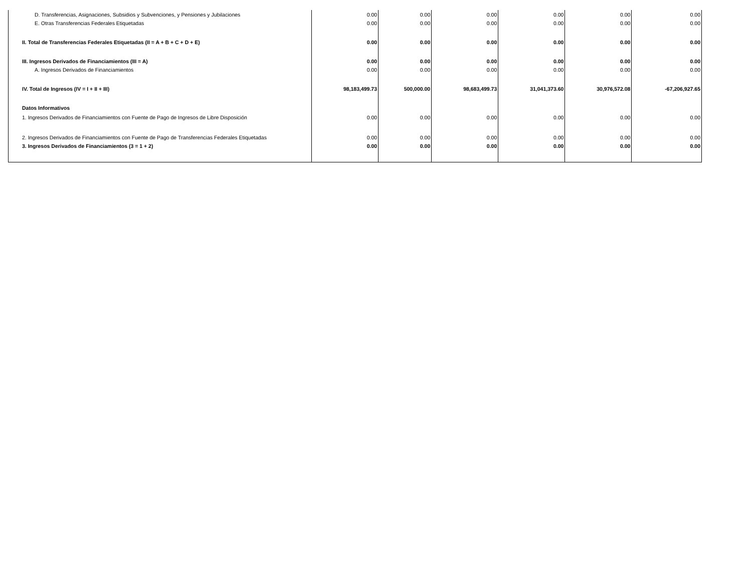| D. Transferencias, Asignaciones, Subsidios y Subvenciones, y Pensiones y Jubilaciones | 0.00 | 0.00 | 0.00 | 0.00 | 0.00 | 0.00 |
| E. Otras Transferencias Federales Etiquetadas | 0.00 | 0.00 | 0.00 | 0.00 | 0.00 | 0.00 |
| II. Total de Transferencias Federales Etiquetadas (II = A + B + C + D + E) | 0.00 | 0.00 | 0.00 | 0.00 | 0.00 | 0.00 |
| III. Ingresos Derivados de Financiamientos (III = A) | 0.00 | 0.00 | 0.00 | 0.00 | 0.00 | 0.00 |
| A. Ingresos Derivados de Financiamientos | 0.00 | 0.00 | 0.00 | 0.00 | 0.00 | 0.00 |
| IV. Total de Ingresos (IV = I + II + III) | 98,183,499.73 | 500,000.00 | 98,683,499.73 | 31,041,373.60 | 30,976,572.08 | -67,206,927.65 |
| Datos Informativos | | | | | | |
| 1. Ingresos Derivados de Financiamientos con Fuente de Pago de Ingresos de Libre Disposición | 0.00 | 0.00 | 0.00 | 0.00 | 0.00 | 0.00 |
| 2. Ingresos Derivados de Financiamientos con Fuente de Pago de Transferencias Federales Etiquetadas | 0.00 | 0.00 | 0.00 | 0.00 | 0.00 | 0.00 |
| 3. Ingresos Derivados de Financiamientos (3 = 1 + 2) | 0.00 | 0.00 | 0.00 | 0.00 | 0.00 | 0.00 |